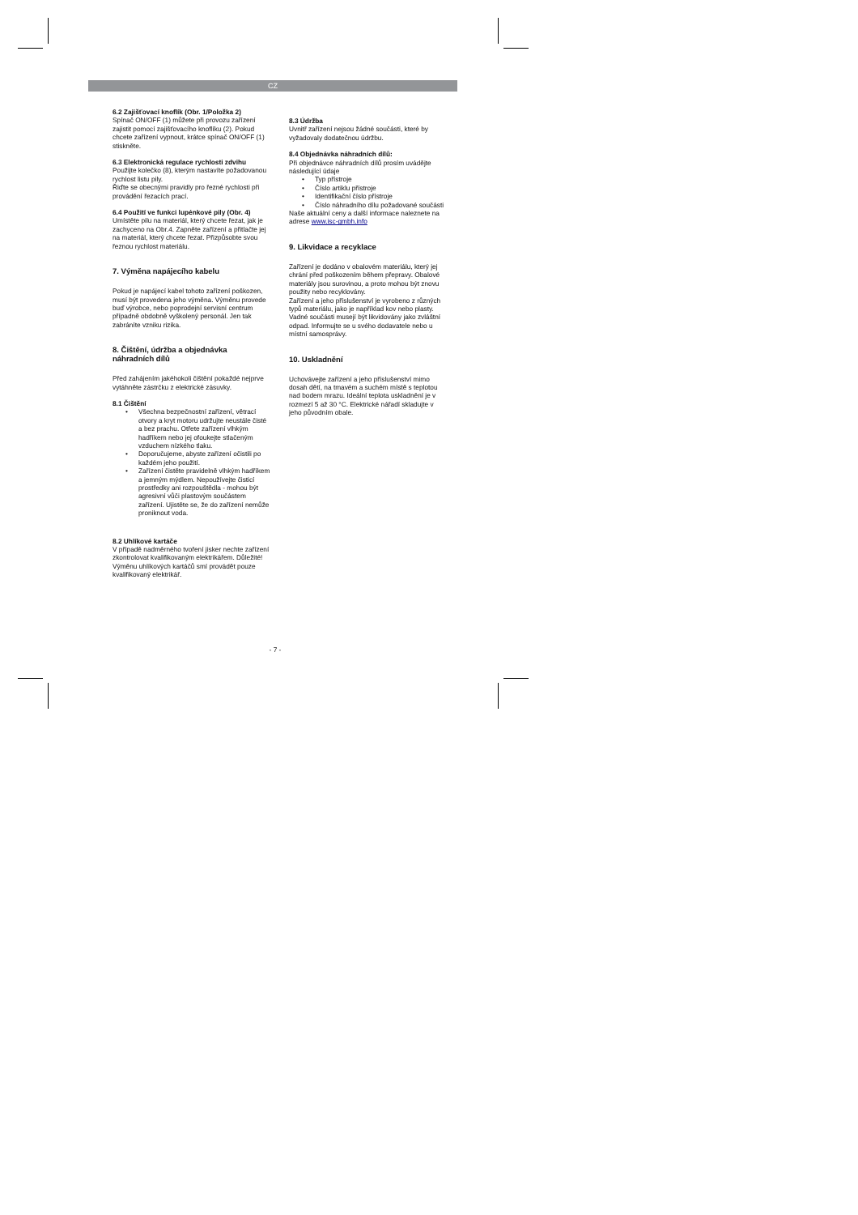CZ
6.2 Zajišťovací knoflík (Obr. 1/Položka 2)
Spínač ON/OFF (1) můžete při provozu zařízení zajistit pomocí zajišťovacího knoflíku (2). Pokud chcete zařízení vypnout, krátce spínač ON/OFF (1) stiskněte.
6.3 Elektronická regulace rychlosti zdvihu
Použijte kolečko (8), kterým nastavíte požadovanou rychlost listu pily.
Řiďte se obecnými pravidly pro řezné rychlosti při provádění řezacích prací.
6.4 Použití ve funkci lupénkové pily (Obr. 4)
Umístěte pilu na materiál, který chcete řezat, jak je zachyceno na Obr.4. Zapněte zařízení a přitlačte jej na materiál, který chcete řezat. Přizpůsobte svou řeznou rychlost materiálu.
7. Výměna napájecího kabelu
Pokud je napájecí kabel tohoto zařízení poškozen, musí být provedena jeho výměna. Výměnu provede buď výrobce, nebo poprodejní servisní centrum případně obdobně vyškolený personál. Jen tak zabráníte vzniku rizika.
8. Čištění, údržba a objednávka náhradních dílů
Před zahájením jakéhokoli čištění pokaždé nejprve vytáhněte zástrčku z elektrické zásuvky.
8.1 Čištění
• Všechna bezpečnostní zařízení, větrací otvory a kryt motoru udržujte neustále čisté a bez prachu. Otřete zařízení vlhkým hadříkem nebo jej ofoukejte stlačeným vzduchem nízkého tlaku.
• Doporučujeme, abyste zařízení očistili po každém jeho použití.
• Zařízení čistěte pravidelně vlhkým hadříkem a jemným mýdlem. Nepoužívejte čisticí prostředky ani rozpouštědla - mohou být agresivní vůči plastovým součástem zařízení. Ujistěte se, že do zařízení nemůže proniknout voda.
8.2 Uhlíkové kartáče
V případě nadměrného tvoření jisker nechte zařízení zkontrolovat kvalifikovaným elektrikářem. Důležité! Výměnu uhlíkových kartáčů smí provádět pouze kvalifikovaný elektrikář.
8.3 Údržba
Uvnitř zařízení nejsou žádné součásti, které by vyžadovaly dodatečnou údržbu.
8.4 Objednávka náhradních dílů:
Při objednávce náhradních dílů prosím uvádějte následující údaje
• Typ přístroje
• Číslo artiklu přístroje
• Identifikační číslo přístroje
• Číslo náhradního dílu požadované součásti
Naše aktuální ceny a další informace naleznete na adrese www.isc-gmbh.info
9. Likvidace a recyklace
Zařízení je dodáno v obalovém materiálu, který jej chrání před poškozením během přepravy. Obalové materiály jsou surovinou, a proto mohou být znovu použity nebo recyklovány.
Zařízení a jeho příslušenství je vyrobeno z různých typů materiálu, jako je například kov nebo plasty. Vadné součásti musejí být likvidovány jako zvláštní odpad. Informujte se u svého dodavatele nebo u místní samosprávy.
10. Uskladnění
Uchovávejte zařízení a jeho příslušenství mimo dosah dětí, na tmavém a suchém místě s teplotou nad bodem mrazu. Ideální teplota uskladnění je v rozmezí 5 až 30 °C. Elektrické nářadí skladujte v jeho původním obale.
- 7 -